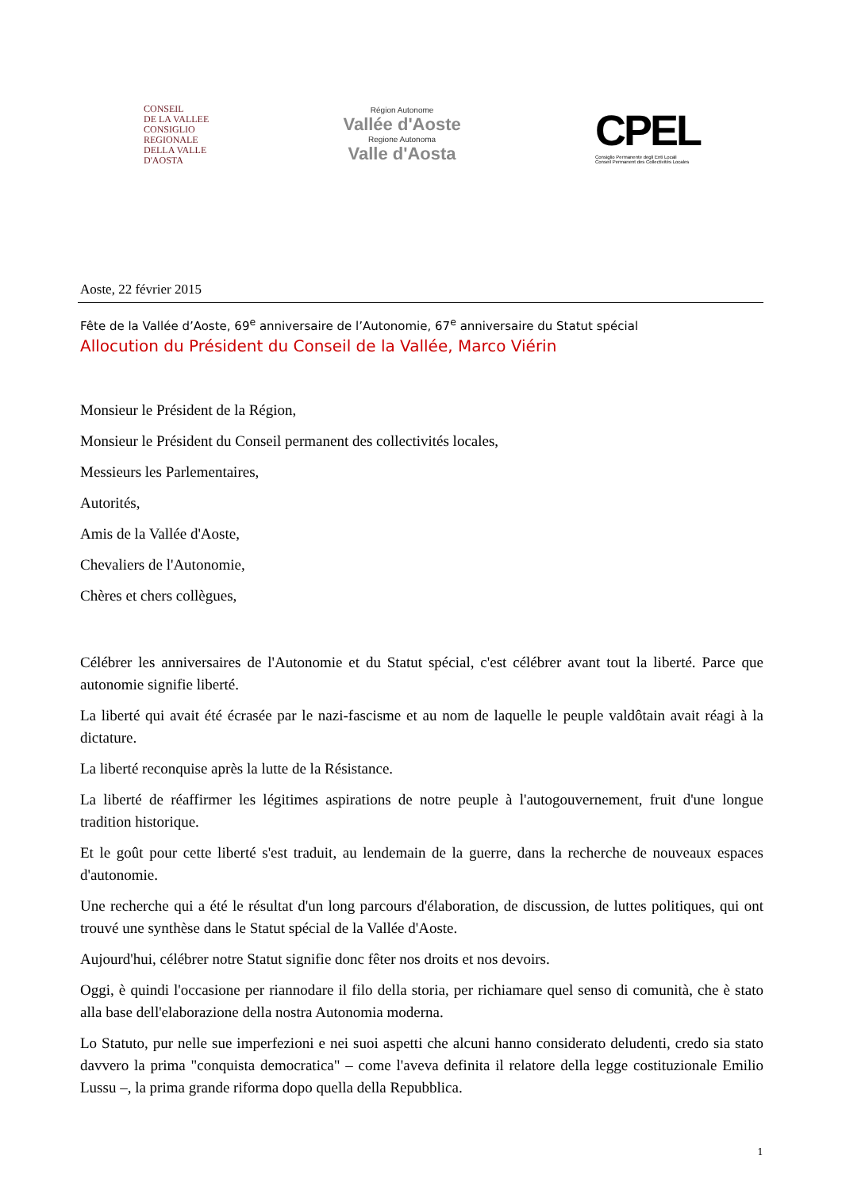CONSEIL
DE LA VALLEE
CONSIGLIO
REGIONALE
DELLA VALLE
D'AOSTA
Région Autonome
Vallée d'Aoste
Regione Autonoma
Valle d'Aosta
CPEL
Consiglio Permanente degli Enti Locali
Conseil Permanent des Collectivités Locales
Aoste, 22 février 2015
Fête de la Vallée d’Aoste, 69<sup>e</sup> anniversaire de l’Autonomie, 67<sup>e</sup> anniversaire du Statut spécial
Allocution du Président du Conseil de la Vallée, Marco Viérin
Monsieur le Président de la Région,
Monsieur le Président du Conseil permanent des collectivités locales,
Messieurs les Parlementaires,
Autorités,
Amis de la Vallée d'Aoste,
Chevaliers de l'Autonomie,
Chères et chers collègues,
Célébrer les anniversaires de l'Autonomie et du Statut spécial, c'est célébrer avant tout la liberté. Parce que autonomie signifie liberté.
La liberté qui avait été écrasée par le nazi-fascisme et au nom de laquelle le peuple valdôtain avait réagi à la dictature.
La liberté reconquise après la lutte de la Résistance.
La liberté de réaffirmer les légitimes aspirations de notre peuple à l'autogouvernement, fruit d'une longue tradition historique.
Et le goût pour cette liberté s'est traduit, au lendemain de la guerre, dans la recherche de nouveaux espaces d'autonomie.
Une recherche qui a été le résultat d'un long parcours d'élaboration, de discussion, de luttes politiques, qui ont trouvé une synthèse dans le Statut spécial de la Vallée d'Aoste.
Aujourd'hui, célébrer notre Statut signifie donc fêter nos droits et nos devoirs.
Oggi, è quindi l'occasione per riannodare il filo della storia, per richiamare quel senso di comunità, che è stato alla base dell'elaborazione della nostra Autonomia moderna.
Lo Statuto, pur nelle sue imperfezioni e nei suoi aspetti che alcuni hanno considerato deludenti, credo sia stato davvero la prima "conquista democratica" – come l'aveva definita il relatore della legge costituzionale Emilio Lussu –, la prima grande riforma dopo quella della Repubblica.
1